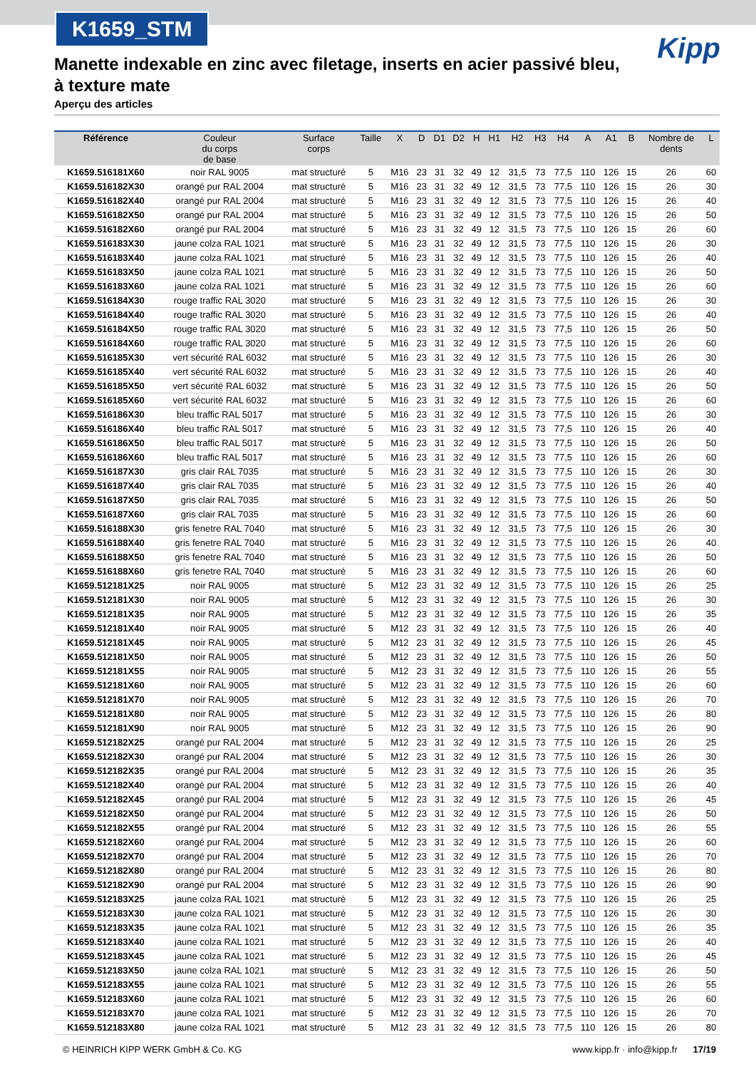K1659_STM
Kipp
Manette indexable en zinc avec filetage, inserts en acier passivé bleu, à texture mate
Aperçu des articles
| Référence | Couleur du corps de base | Surface corps | Taille | X | D | D1 | D2 | H | H1 | H2 | H3 | H4 | A | A1 | B | Nombre de dents | L |
| --- | --- | --- | --- | --- | --- | --- | --- | --- | --- | --- | --- | --- | --- | --- | --- | --- | --- |
| K1659.516181X60 | noir RAL 9005 | mat structuré | 5 | M16 | 23 | 31 | 32 | 49 | 12 | 31,5 | 73 | 77,5 | 110 | 126 | 15 | 26 | 60 |
| K1659.516182X30 | orangé pur RAL 2004 | mat structuré | 5 | M16 | 23 | 31 | 32 | 49 | 12 | 31,5 | 73 | 77,5 | 110 | 126 | 15 | 26 | 30 |
| K1659.516182X40 | orangé pur RAL 2004 | mat structuré | 5 | M16 | 23 | 31 | 32 | 49 | 12 | 31,5 | 73 | 77,5 | 110 | 126 | 15 | 26 | 40 |
| K1659.516182X50 | orangé pur RAL 2004 | mat structuré | 5 | M16 | 23 | 31 | 32 | 49 | 12 | 31,5 | 73 | 77,5 | 110 | 126 | 15 | 26 | 50 |
| K1659.516182X60 | orangé pur RAL 2004 | mat structuré | 5 | M16 | 23 | 31 | 32 | 49 | 12 | 31,5 | 73 | 77,5 | 110 | 126 | 15 | 26 | 60 |
| K1659.516183X30 | jaune colza RAL 1021 | mat structuré | 5 | M16 | 23 | 31 | 32 | 49 | 12 | 31,5 | 73 | 77,5 | 110 | 126 | 15 | 26 | 30 |
| K1659.516183X40 | jaune colza RAL 1021 | mat structuré | 5 | M16 | 23 | 31 | 32 | 49 | 12 | 31,5 | 73 | 77,5 | 110 | 126 | 15 | 26 | 40 |
| K1659.516183X50 | jaune colza RAL 1021 | mat structuré | 5 | M16 | 23 | 31 | 32 | 49 | 12 | 31,5 | 73 | 77,5 | 110 | 126 | 15 | 26 | 50 |
| K1659.516183X60 | jaune colza RAL 1021 | mat structuré | 5 | M16 | 23 | 31 | 32 | 49 | 12 | 31,5 | 73 | 77,5 | 110 | 126 | 15 | 26 | 60 |
| K1659.516184X30 | rouge traffic RAL 3020 | mat structuré | 5 | M16 | 23 | 31 | 32 | 49 | 12 | 31,5 | 73 | 77,5 | 110 | 126 | 15 | 26 | 30 |
| K1659.516184X40 | rouge traffic RAL 3020 | mat structuré | 5 | M16 | 23 | 31 | 32 | 49 | 12 | 31,5 | 73 | 77,5 | 110 | 126 | 15 | 26 | 40 |
| K1659.516184X50 | rouge traffic RAL 3020 | mat structuré | 5 | M16 | 23 | 31 | 32 | 49 | 12 | 31,5 | 73 | 77,5 | 110 | 126 | 15 | 26 | 50 |
| K1659.516184X60 | rouge traffic RAL 3020 | mat structuré | 5 | M16 | 23 | 31 | 32 | 49 | 12 | 31,5 | 73 | 77,5 | 110 | 126 | 15 | 26 | 60 |
| K1659.516185X30 | vert sécurité RAL 6032 | mat structuré | 5 | M16 | 23 | 31 | 32 | 49 | 12 | 31,5 | 73 | 77,5 | 110 | 126 | 15 | 26 | 30 |
| K1659.516185X40 | vert sécurité RAL 6032 | mat structuré | 5 | M16 | 23 | 31 | 32 | 49 | 12 | 31,5 | 73 | 77,5 | 110 | 126 | 15 | 26 | 40 |
| K1659.516185X50 | vert sécurité RAL 6032 | mat structuré | 5 | M16 | 23 | 31 | 32 | 49 | 12 | 31,5 | 73 | 77,5 | 110 | 126 | 15 | 26 | 50 |
| K1659.516185X60 | vert sécurité RAL 6032 | mat structuré | 5 | M16 | 23 | 31 | 32 | 49 | 12 | 31,5 | 73 | 77,5 | 110 | 126 | 15 | 26 | 60 |
| K1659.516186X30 | bleu traffic RAL 5017 | mat structuré | 5 | M16 | 23 | 31 | 32 | 49 | 12 | 31,5 | 73 | 77,5 | 110 | 126 | 15 | 26 | 30 |
| K1659.516186X40 | bleu traffic RAL 5017 | mat structuré | 5 | M16 | 23 | 31 | 32 | 49 | 12 | 31,5 | 73 | 77,5 | 110 | 126 | 15 | 26 | 40 |
| K1659.516186X50 | bleu traffic RAL 5017 | mat structuré | 5 | M16 | 23 | 31 | 32 | 49 | 12 | 31,5 | 73 | 77,5 | 110 | 126 | 15 | 26 | 50 |
| K1659.516186X60 | bleu traffic RAL 5017 | mat structuré | 5 | M16 | 23 | 31 | 32 | 49 | 12 | 31,5 | 73 | 77,5 | 110 | 126 | 15 | 26 | 60 |
| K1659.516187X30 | gris clair RAL 7035 | mat structuré | 5 | M16 | 23 | 31 | 32 | 49 | 12 | 31,5 | 73 | 77,5 | 110 | 126 | 15 | 26 | 30 |
| K1659.516187X40 | gris clair RAL 7035 | mat structuré | 5 | M16 | 23 | 31 | 32 | 49 | 12 | 31,5 | 73 | 77,5 | 110 | 126 | 15 | 26 | 40 |
| K1659.516187X50 | gris clair RAL 7035 | mat structuré | 5 | M16 | 23 | 31 | 32 | 49 | 12 | 31,5 | 73 | 77,5 | 110 | 126 | 15 | 26 | 50 |
| K1659.516187X60 | gris clair RAL 7035 | mat structuré | 5 | M16 | 23 | 31 | 32 | 49 | 12 | 31,5 | 73 | 77,5 | 110 | 126 | 15 | 26 | 60 |
| K1659.516188X30 | gris fenetre RAL 7040 | mat structuré | 5 | M16 | 23 | 31 | 32 | 49 | 12 | 31,5 | 73 | 77,5 | 110 | 126 | 15 | 26 | 30 |
| K1659.516188X40 | gris fenetre RAL 7040 | mat structuré | 5 | M16 | 23 | 31 | 32 | 49 | 12 | 31,5 | 73 | 77,5 | 110 | 126 | 15 | 26 | 40 |
| K1659.516188X50 | gris fenetre RAL 7040 | mat structuré | 5 | M16 | 23 | 31 | 32 | 49 | 12 | 31,5 | 73 | 77,5 | 110 | 126 | 15 | 26 | 50 |
| K1659.516188X60 | gris fenetre RAL 7040 | mat structuré | 5 | M16 | 23 | 31 | 32 | 49 | 12 | 31,5 | 73 | 77,5 | 110 | 126 | 15 | 26 | 60 |
| K1659.512181X25 | noir RAL 9005 | mat structuré | 5 | M12 | 23 | 31 | 32 | 49 | 12 | 31,5 | 73 | 77,5 | 110 | 126 | 15 | 26 | 25 |
| K1659.512181X30 | noir RAL 9005 | mat structuré | 5 | M12 | 23 | 31 | 32 | 49 | 12 | 31,5 | 73 | 77,5 | 110 | 126 | 15 | 26 | 30 |
| K1659.512181X35 | noir RAL 9005 | mat structuré | 5 | M12 | 23 | 31 | 32 | 49 | 12 | 31,5 | 73 | 77,5 | 110 | 126 | 15 | 26 | 35 |
| K1659.512181X40 | noir RAL 9005 | mat structuré | 5 | M12 | 23 | 31 | 32 | 49 | 12 | 31,5 | 73 | 77,5 | 110 | 126 | 15 | 26 | 40 |
| K1659.512181X45 | noir RAL 9005 | mat structuré | 5 | M12 | 23 | 31 | 32 | 49 | 12 | 31,5 | 73 | 77,5 | 110 | 126 | 15 | 26 | 45 |
| K1659.512181X50 | noir RAL 9005 | mat structuré | 5 | M12 | 23 | 31 | 32 | 49 | 12 | 31,5 | 73 | 77,5 | 110 | 126 | 15 | 26 | 50 |
| K1659.512181X55 | noir RAL 9005 | mat structuré | 5 | M12 | 23 | 31 | 32 | 49 | 12 | 31,5 | 73 | 77,5 | 110 | 126 | 15 | 26 | 55 |
| K1659.512181X60 | noir RAL 9005 | mat structuré | 5 | M12 | 23 | 31 | 32 | 49 | 12 | 31,5 | 73 | 77,5 | 110 | 126 | 15 | 26 | 60 |
| K1659.512181X70 | noir RAL 9005 | mat structuré | 5 | M12 | 23 | 31 | 32 | 49 | 12 | 31,5 | 73 | 77,5 | 110 | 126 | 15 | 26 | 70 |
| K1659.512181X80 | noir RAL 9005 | mat structuré | 5 | M12 | 23 | 31 | 32 | 49 | 12 | 31,5 | 73 | 77,5 | 110 | 126 | 15 | 26 | 80 |
| K1659.512181X90 | noir RAL 9005 | mat structuré | 5 | M12 | 23 | 31 | 32 | 49 | 12 | 31,5 | 73 | 77,5 | 110 | 126 | 15 | 26 | 90 |
| K1659.512182X25 | orangé pur RAL 2004 | mat structuré | 5 | M12 | 23 | 31 | 32 | 49 | 12 | 31,5 | 73 | 77,5 | 110 | 126 | 15 | 26 | 25 |
| K1659.512182X30 | orangé pur RAL 2004 | mat structuré | 5 | M12 | 23 | 31 | 32 | 49 | 12 | 31,5 | 73 | 77,5 | 110 | 126 | 15 | 26 | 30 |
| K1659.512182X35 | orangé pur RAL 2004 | mat structuré | 5 | M12 | 23 | 31 | 32 | 49 | 12 | 31,5 | 73 | 77,5 | 110 | 126 | 15 | 26 | 35 |
| K1659.512182X40 | orangé pur RAL 2004 | mat structuré | 5 | M12 | 23 | 31 | 32 | 49 | 12 | 31,5 | 73 | 77,5 | 110 | 126 | 15 | 26 | 40 |
| K1659.512182X45 | orangé pur RAL 2004 | mat structuré | 5 | M12 | 23 | 31 | 32 | 49 | 12 | 31,5 | 73 | 77,5 | 110 | 126 | 15 | 26 | 45 |
| K1659.512182X50 | orangé pur RAL 2004 | mat structuré | 5 | M12 | 23 | 31 | 32 | 49 | 12 | 31,5 | 73 | 77,5 | 110 | 126 | 15 | 26 | 50 |
| K1659.512182X55 | orangé pur RAL 2004 | mat structuré | 5 | M12 | 23 | 31 | 32 | 49 | 12 | 31,5 | 73 | 77,5 | 110 | 126 | 15 | 26 | 55 |
| K1659.512182X60 | orangé pur RAL 2004 | mat structuré | 5 | M12 | 23 | 31 | 32 | 49 | 12 | 31,5 | 73 | 77,5 | 110 | 126 | 15 | 26 | 60 |
| K1659.512182X70 | orangé pur RAL 2004 | mat structuré | 5 | M12 | 23 | 31 | 32 | 49 | 12 | 31,5 | 73 | 77,5 | 110 | 126 | 15 | 26 | 70 |
| K1659.512182X80 | orangé pur RAL 2004 | mat structuré | 5 | M12 | 23 | 31 | 32 | 49 | 12 | 31,5 | 73 | 77,5 | 110 | 126 | 15 | 26 | 80 |
| K1659.512182X90 | orangé pur RAL 2004 | mat structuré | 5 | M12 | 23 | 31 | 32 | 49 | 12 | 31,5 | 73 | 77,5 | 110 | 126 | 15 | 26 | 90 |
| K1659.512183X25 | jaune colza RAL 1021 | mat structuré | 5 | M12 | 23 | 31 | 32 | 49 | 12 | 31,5 | 73 | 77,5 | 110 | 126 | 15 | 26 | 25 |
| K1659.512183X30 | jaune colza RAL 1021 | mat structuré | 5 | M12 | 23 | 31 | 32 | 49 | 12 | 31,5 | 73 | 77,5 | 110 | 126 | 15 | 26 | 30 |
| K1659.512183X35 | jaune colza RAL 1021 | mat structuré | 5 | M12 | 23 | 31 | 32 | 49 | 12 | 31,5 | 73 | 77,5 | 110 | 126 | 15 | 26 | 35 |
| K1659.512183X40 | jaune colza RAL 1021 | mat structuré | 5 | M12 | 23 | 31 | 32 | 49 | 12 | 31,5 | 73 | 77,5 | 110 | 126 | 15 | 26 | 40 |
| K1659.512183X45 | jaune colza RAL 1021 | mat structuré | 5 | M12 | 23 | 31 | 32 | 49 | 12 | 31,5 | 73 | 77,5 | 110 | 126 | 15 | 26 | 45 |
| K1659.512183X50 | jaune colza RAL 1021 | mat structuré | 5 | M12 | 23 | 31 | 32 | 49 | 12 | 31,5 | 73 | 77,5 | 110 | 126 | 15 | 26 | 50 |
| K1659.512183X55 | jaune colza RAL 1021 | mat structuré | 5 | M12 | 23 | 31 | 32 | 49 | 12 | 31,5 | 73 | 77,5 | 110 | 126 | 15 | 26 | 55 |
| K1659.512183X60 | jaune colza RAL 1021 | mat structuré | 5 | M12 | 23 | 31 | 32 | 49 | 12 | 31,5 | 73 | 77,5 | 110 | 126 | 15 | 26 | 60 |
| K1659.512183X70 | jaune colza RAL 1021 | mat structuré | 5 | M12 | 23 | 31 | 32 | 49 | 12 | 31,5 | 73 | 77,5 | 110 | 126 | 15 | 26 | 70 |
| K1659.512183X80 | jaune colza RAL 1021 | mat structuré | 5 | M12 | 23 | 31 | 32 | 49 | 12 | 31,5 | 73 | 77,5 | 110 | 126 | 15 | 26 | 80 |
© HEINRICH KIPP WERK GmbH & Co. KG www.kipp.fr · info@kipp.fr 17/19